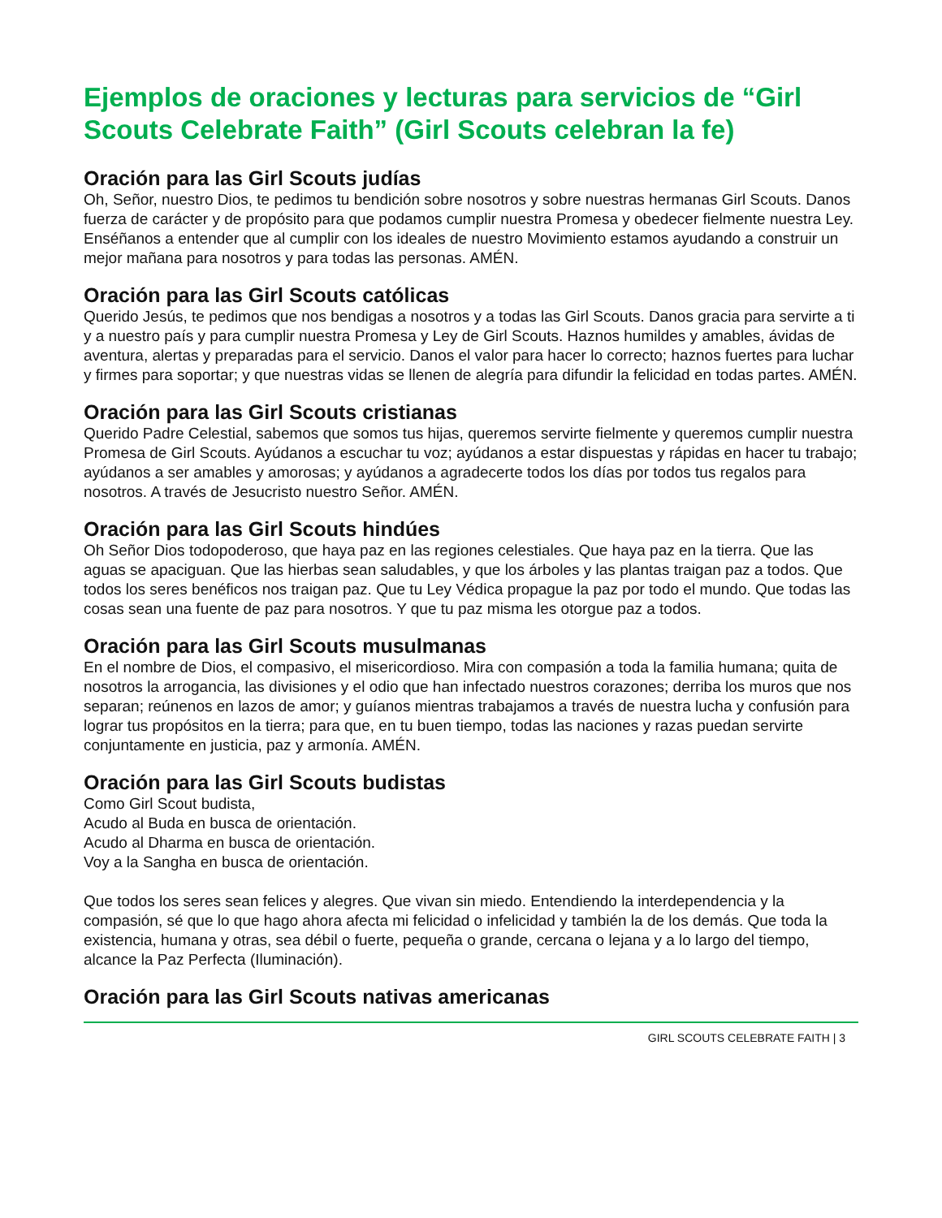Ejemplos de oraciones y lecturas para servicios de “Girl Scouts Celebrate Faith” (Girl Scouts celebran la fe)
Oración para las Girl Scouts judías
Oh, Señor, nuestro Dios, te pedimos tu bendición sobre nosotros y sobre nuestras hermanas Girl Scouts. Danos fuerza de carácter y de propósito para que podamos cumplir nuestra Promesa y obedecer fielmente nuestra Ley. Enséñanos a entender que al cumplir con los ideales de nuestro Movimiento estamos ayudando a construir un mejor mañana para nosotros y para todas las personas. AMÉN.
Oración para las Girl Scouts católicas
Querido Jesús, te pedimos que nos bendigas a nosotros y a todas las Girl Scouts. Danos gracia para servirte a ti y a nuestro país y para cumplir nuestra Promesa y Ley de Girl Scouts. Haznos humildes y amables, ávidas de aventura, alertas y preparadas para el servicio. Danos el valor para hacer lo correcto; haznos fuertes para luchar y firmes para soportar; y que nuestras vidas se llenen de alegría para difundir la felicidad en todas partes. AMÉN.
Oración para las Girl Scouts cristianas
Querido Padre Celestial, sabemos que somos tus hijas, queremos servirte fielmente y queremos cumplir nuestra Promesa de Girl Scouts. Ayúdanos a escuchar tu voz; ayúdanos a estar dispuestas y rápidas en hacer tu trabajo; ayúdanos a ser amables y amorosas; y ayúdanos a agradecerte todos los días por todos tus regalos para nosotros. A través de Jesucristo nuestro Señor. AMÉN.
Oración para las Girl Scouts hindúes
Oh Señor Dios todopoderoso, que haya paz en las regiones celestiales. Que haya paz en la tierra. Que las aguas se apaciguan. Que las hierbas sean saludables, y que los árboles y las plantas traigan paz a todos. Que todos los seres benéficos nos traigan paz. Que tu Ley Védica propague la paz por todo el mundo. Que todas las cosas sean una fuente de paz para nosotros. Y que tu paz misma les otorgue paz a todos.
Oración para las Girl Scouts musulmanas
En el nombre de Dios, el compasivo, el misericordioso. Mira con compasión a toda la familia humana; quita de nosotros la arrogancia, las divisiones y el odio que han infectado nuestros corazones; derriba los muros que nos separan; reúnenos en lazos de amor; y guíanos mientras trabajamos a través de nuestra lucha y confusión para lograr tus propósitos en la tierra; para que, en tu buen tiempo, todas las naciones y razas puedan servirte conjuntamente en justicia, paz y armonía. AMÉN.
Oración para las Girl Scouts budistas
Como Girl Scout budista,
Acudo al Buda en busca de orientación.
Acudo al Dharma en busca de orientación.
Voy a la Sangha en busca de orientación.
Que todos los seres sean felices y alegres. Que vivan sin miedo. Entendiendo la interdependencia y la compasión, sé que lo que hago ahora afecta mi felicidad o infelicidad y también la de los demás. Que toda la existencia, humana y otras, sea débil o fuerte, pequeña o grande, cercana o lejana y a lo largo del tiempo, alcance la Paz Perfecta (Iluminación).
Oración para las Girl Scouts nativas americanas
GIRL SCOUTS CELEBRATE FAITH | 3